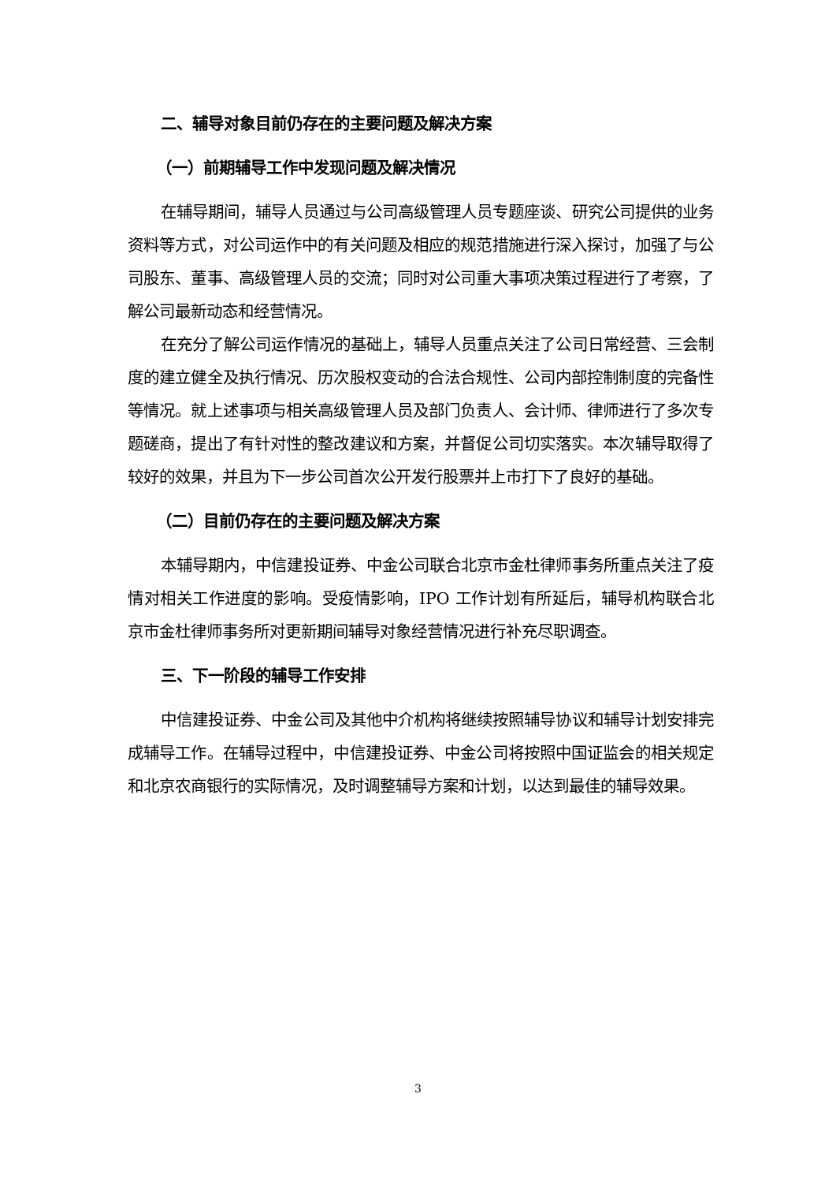二、辅导对象目前仍存在的主要问题及解决方案
（一）前期辅导工作中发现问题及解决情况
在辅导期间，辅导人员通过与公司高级管理人员专题座谈、研究公司提供的业务资料等方式，对公司运作中的有关问题及相应的规范措施进行深入探讨，加强了与公司股东、董事、高级管理人员的交流；同时对公司重大事项决策过程进行了考察，了解公司最新动态和经营情况。
在充分了解公司运作情况的基础上，辅导人员重点关注了公司日常经营、三会制度的建立健全及执行情况、历次股权变动的合法合规性、公司内部控制制度的完备性等情况。就上述事项与相关高级管理人员及部门负责人、会计师、律师进行了多次专题磋商，提出了有针对性的整改建议和方案，并督促公司切实落实。本次辅导取得了较好的效果，并且为下一步公司首次公开发行股票并上市打下了良好的基础。
（二）目前仍存在的主要问题及解决方案
本辅导期内，中信建投证券、中金公司联合北京市金杜律师事务所重点关注了疫情对相关工作进度的影响。受疫情影响，IPO 工作计划有所延后，辅导机构联合北京市金杜律师事务所对更新期间辅导对象经营情况进行补充尽职调查。
三、下一阶段的辅导工作安排
中信建投证券、中金公司及其他中介机构将继续按照辅导协议和辅导计划安排完成辅导工作。在辅导过程中，中信建投证券、中金公司将按照中国证监会的相关规定和北京农商银行的实际情况，及时调整辅导方案和计划，以达到最佳的辅导效果。
3